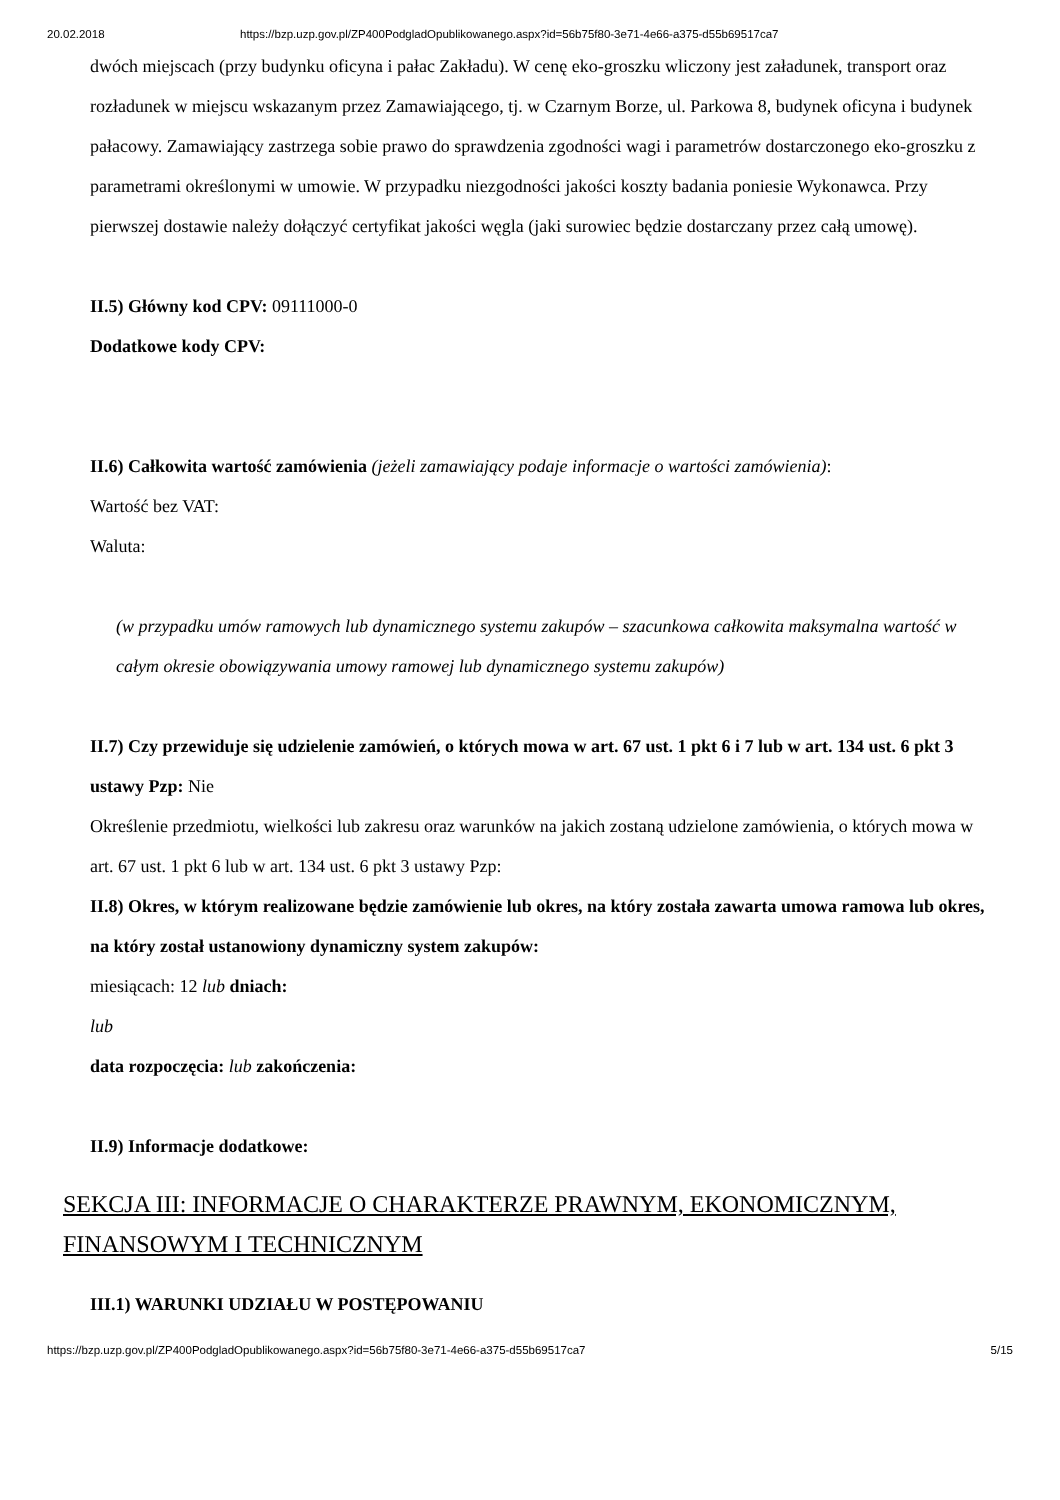20.02.2018 https://bzp.uzp.gov.pl/ZP400PodgladOpublikowanego.aspx?id=56b75f80-3e71-4e66-a375-d55b69517ca7
dwóch miejscach (przy budynku oficyna i pałac Zakładu). W cenę eko-groszku wliczony jest załadunek, transport oraz rozładunek w miejscu wskazanym przez Zamawiającego, tj. w Czarnym Borze, ul. Parkowa 8, budynek oficyna i budynek pałacowy. Zamawiający zastrzega sobie prawo do sprawdzenia zgodności wagi i parametrów dostarczonego eko-groszku z parametrami określonymi w umowie. W przypadku niezgodności jakości koszty badania poniesie Wykonawca. Przy pierwszej dostawie należy dołączyć certyfikat jakości węgla (jaki surowiec będzie dostarczany przez całą umowę).
II.5) Główny kod CPV: 09111000-0
Dodatkowe kody CPV:
II.6) Całkowita wartość zamówienia (jeżeli zamawiający podaje informacje o wartości zamówienia):
Wartość bez VAT:
Waluta:
(w przypadku umów ramowych lub dynamicznego systemu zakupów – szacunkowa całkowita maksymalna wartość w całym okresie obowiązywania umowy ramowej lub dynamicznego systemu zakupów)
II.7) Czy przewiduje się udzielenie zamówień, o których mowa w art. 67 ust. 1 pkt 6 i 7 lub w art. 134 ust. 6 pkt 3 ustawy Pzp: Nie
Określenie przedmiotu, wielkości lub zakresu oraz warunków na jakich zostaną udzielone zamówienia, o których mowa w art. 67 ust. 1 pkt 6 lub w art. 134 ust. 6 pkt 3 ustawy Pzp:
II.8) Okres, w którym realizowane będzie zamówienie lub okres, na który została zawarta umowa ramowa lub okres, na który został ustanowiony dynamiczny system zakupów:
miesiącach: 12 lub dniach:
lub
data rozpoczęcia: lub zakończenia:
II.9) Informacje dodatkowe:
SEKCJA III: INFORMACJE O CHARAKTERZE PRAWNYM, EKONOMICZNYM, FINANSOWYM I TECHNICZNYM
III.1) WARUNKI UDZIAŁU W POSTĘPOWANIU
https://bzp.uzp.gov.pl/ZP400PodgladOpublikowanego.aspx?id=56b75f80-3e71-4e66-a375-d55b69517ca7 5/15